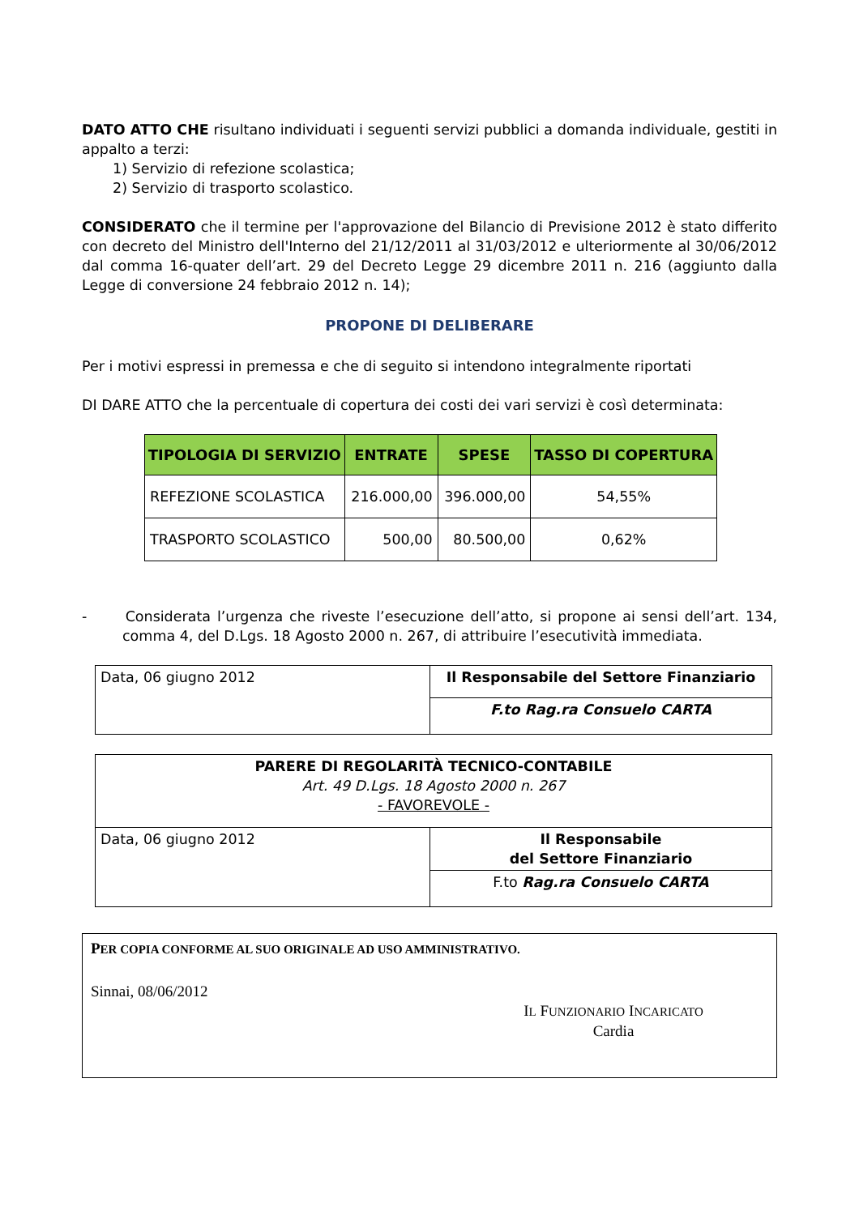DATO ATTO CHE risultano individuati i seguenti servizi pubblici a domanda individuale, gestiti in appalto a terzi:
1) Servizio di refezione scolastica;
2) Servizio di trasporto scolastico.
CONSIDERATO che il termine per l'approvazione del Bilancio di Previsione 2012 è stato differito con decreto del Ministro dell'Interno del 21/12/2011 al 31/03/2012 e ulteriormente al 30/06/2012 dal comma 16-quater dell’art. 29 del Decreto Legge 29 dicembre 2011 n. 216 (aggiunto dalla Legge di conversione 24 febbraio 2012 n. 14);
PROPONE DI DELIBERARE
Per i motivi espressi in premessa e che di seguito si intendono integralmente riportati
DI DARE ATTO che la percentuale di copertura dei costi dei vari servizi è così determinata:
| TIPOLOGIA DI SERVIZIO | ENTRATE | SPESE | TASSO DI COPERTURA |
| --- | --- | --- | --- |
| REFEZIONE SCOLASTICA | 216.000,00 | 396.000,00 | 54,55% |
| TRASPORTO SCOLASTICO | 500,00 | 80.500,00 | 0,62% |
- Considerata l’urgenza che riveste l’esecuzione dell’atto, si propone ai sensi dell’art. 134, comma 4, del D.Lgs. 18 Agosto 2000 n. 267, di attribuire l’esecutività immediata.
| Data, 06 giugno 2012 | Il Responsabile del Settore Finanziario |
| | F.to Rag.ra Consuelo CARTA |
| PARERE DI REGOLARITÀ TECNICO-CONTABILE Art. 49 D.Lgs. 18 Agosto 2000 n. 267 - FAVOREVOLE - | |
| Data, 06 giugno 2012 | Il Responsabile del Settore Finanziario |
| | F.to Rag.ra Consuelo CARTA |
PER COPIA CONFORME AL SUO ORIGINALE AD USO AMMINISTRATIVO.
Sinnai, 08/06/2012
IL FUNZIONARIO INCARICATO
Cardia